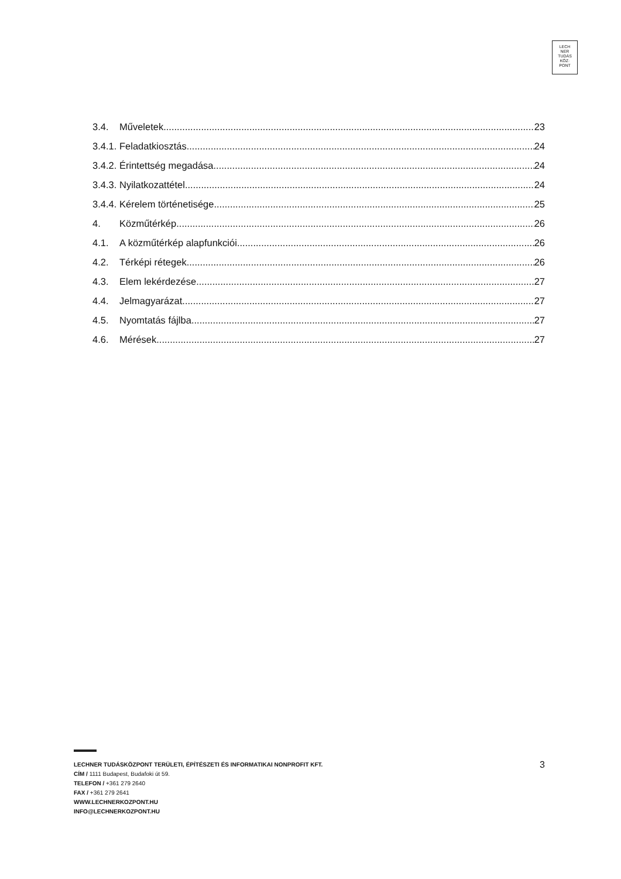LECH
NER
TUDÁS
KÖZ·
PONT
3.4. Műveletek 23
3.4.1. Feladatkiosztás 24
3.4.2. Érintettség megadása 24
3.4.3. Nyilatkozattétel 24
3.4.4. Kérelem történetisége 25
4. Közműtérkép 26
4.1. A közműtérkép alapfunkciói 26
4.2. Térképi rétegek 26
4.3. Elem lekérdezése 27
4.4. Jelmagyarázat 27
4.5. Nyomtatás fájlba 27
4.6. Mérések 27
3 LECHNER TUDÁSKÖZPONT TERÜLETI, ÉPÍTÉSZETI ÉS INFORMATIKAI NONPROFIT KFT.
CÍM / 1111 Budapest, Budafoki út 59.
TELEFON / +361 279 2640
FAX / +361 279 2641
WWW.LECHNERKOZPONT.HU
INFO@LECHNERKOZPONT.HU